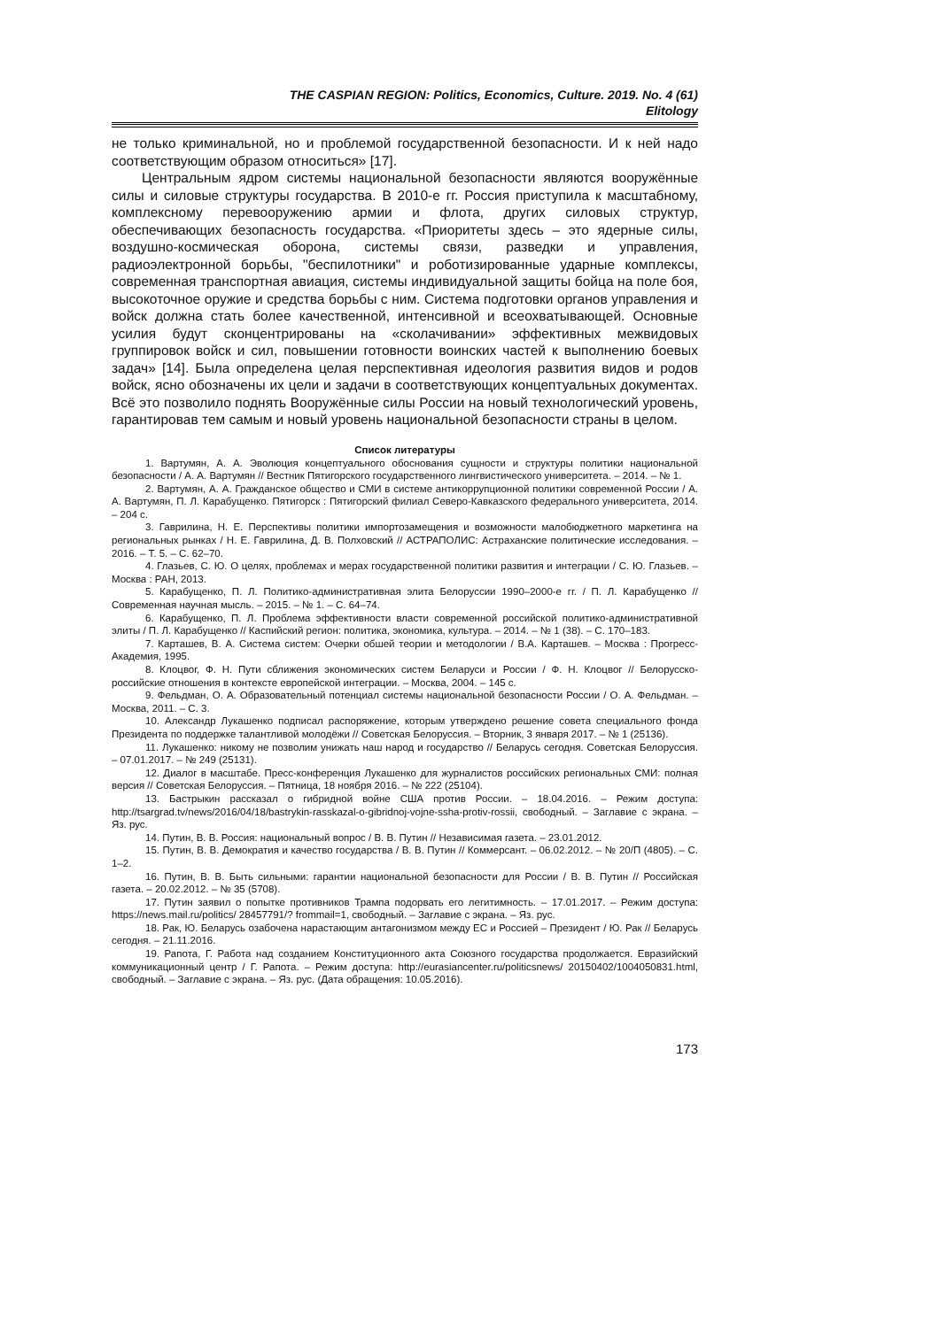THE CASPIAN REGION: Politics, Economics, Culture. 2019. No. 4 (61)
Elitology
не только криминальной, но и проблемой государственной безопасности. И к ней надо соответствующим образом относиться» [17].
Центральным ядром системы национальной безопасности являются вооружённые силы и силовые структуры государства. В 2010-е гг. Россия приступила к масштабному, комплексному перевооружению армии и флота, других силовых структур, обеспечивающих безопасность государства. «Приоритеты здесь – это ядерные силы, воздушно-космическая оборона, системы связи, разведки и управления, радиоэлектронной борьбы, "беспилотники" и роботизированные ударные комплексы, современная транспортная авиация, системы индивидуальной защиты бойца на поле боя, высокоточное оружие и средства борьбы с ним. Система подготовки органов управления и войск должна стать более качественной, интенсивной и всеохватывающей. Основные усилия будут сконцентрированы на «сколачивании» эффективных межвидовых группировок войск и сил, повышении готовности воинских частей к выполнению боевых задач» [14]. Была определена целая перспективная идеология развития видов и родов войск, ясно обозначены их цели и задачи в соответствующих концептуальных документах. Всё это позволило поднять Вооружённые силы России на новый технологический уровень, гарантировав тем самым и новый уровень национальной безопасности страны в целом.
Список литературы
1. Вартумян, А. А. Эволюция концептуального обоснования сущности и структуры политики национальной безопасности / А. А. Вартумян // Вестник Пятигорского государственного лингвистического университета. – 2014. – № 1.
2. Вартумян, А. А. Гражданское общество и СМИ в системе антикоррупционной политики современной России / А. А. Вартумян, П. Л. Карабущенко. Пятигорск : Пятигорский филиал Северо-Кавказского федерального университета, 2014. – 204 с.
3. Гаврилина, Н. Е. Перспективы политики импортозамещения и возможности малобюджетного маркетинга на региональных рынках / Н. Е. Гаврилина, Д. В. Полховский // АСТРАПОЛИС: Астраханские политические исследования. – 2016. – Т. 5. – С. 62–70.
4. Глазьев, С. Ю. О целях, проблемах и мерах государственной политики развития и интеграции / С. Ю. Глазьев. – Москва : РАН, 2013.
5. Карабущенко, П. Л. Политико-административная элита Белоруссии 1990–2000-е гг. / П. Л. Карабущенко // Современная научная мысль. – 2015. – № 1. – С. 64–74.
6. Карабущенко, П. Л. Проблема эффективности власти современной российской политико-административной элиты / П. Л. Карабущенко // Каспийский регион: политика, экономика, культура. – 2014. – № 1 (38). – С. 170–183.
7. Карташев, В. А. Система систем: Очерки обшей теории и методологии / В.А. Карташев. – Москва : Прогресс-Академия, 1995.
8. Клоцвог, Ф. Н. Пути сближения экономических систем Беларуси и России / Ф. Н. Клоцвог // Белорусско-российские отношения в контексте европейской интеграции. – Москва, 2004. – 145 с.
9. Фельдман, О. А. Образовательный потенциал системы национальной безопасности России / О. А. Фельдман. – Москва, 2011. – С. 3.
10. Александр Лукашенко подписал распоряжение, которым утверждено решение совета специального фонда Президента по поддержке талантливой молодёжи // Советская Белоруссия. – Вторник, 3 января 2017. – № 1 (25136).
11. Лукашенко: никому не позволим унижать наш народ и государство // Беларусь сегодня. Советская Белоруссия. – 07.01.2017. – № 249 (25131).
12. Диалог в масштабе. Пресс-конференция Лукашенко для журналистов российских региональных СМИ: полная версия // Советская Белоруссия. – Пятница, 18 ноября 2016. – № 222 (25104).
13. Бастрыкин рассказал о гибридной войне США против России. – 18.04.2016. – Режим доступа: http://tsargrad.tv/news/2016/04/18/bastrykin-rasskazal-o-gibridnoj-vojne-ssha-protiv-rossii, свободный. – Заглавие с экрана. – Яз. рус.
14. Путин, В. В. Россия: национальный вопрос / В. В. Путин // Независимая газета. – 23.01.2012.
15. Путин, В. В. Демократия и качество государства / В. В. Путин // Коммерсант. – 06.02.2012. – № 20/П (4805). – С. 1–2.
16. Путин, В. В. Быть сильными: гарантии национальной безопасности для России / В. В. Путин // Российская газета. – 20.02.2012. – № 35 (5708).
17. Путин заявил о попытке противников Трампа подорвать его легитимность. – 17.01.2017. – Режим доступа: https://news.mail.ru/politics/ 28457791/? frommail=1, свободный. – Заглавие с экрана. – Яз. рус.
18. Рак, Ю. Беларусь озабочена нарастающим антагонизмом между ЕС и Россией – Президент / Ю. Рак // Беларусь сегодня. – 21.11.2016.
19. Рапота, Г. Работа над созданием Конституционного акта Союзного государства продолжается. Евразийский коммуникационный центр / Г. Рапота. – Режим доступа: http://eurasiancenter.ru/politicsnews/ 20150402/1004050831.html, свободный. – Заглавие с экрана. – Яз. рус. (Дата обращения: 10.05.2016).
173